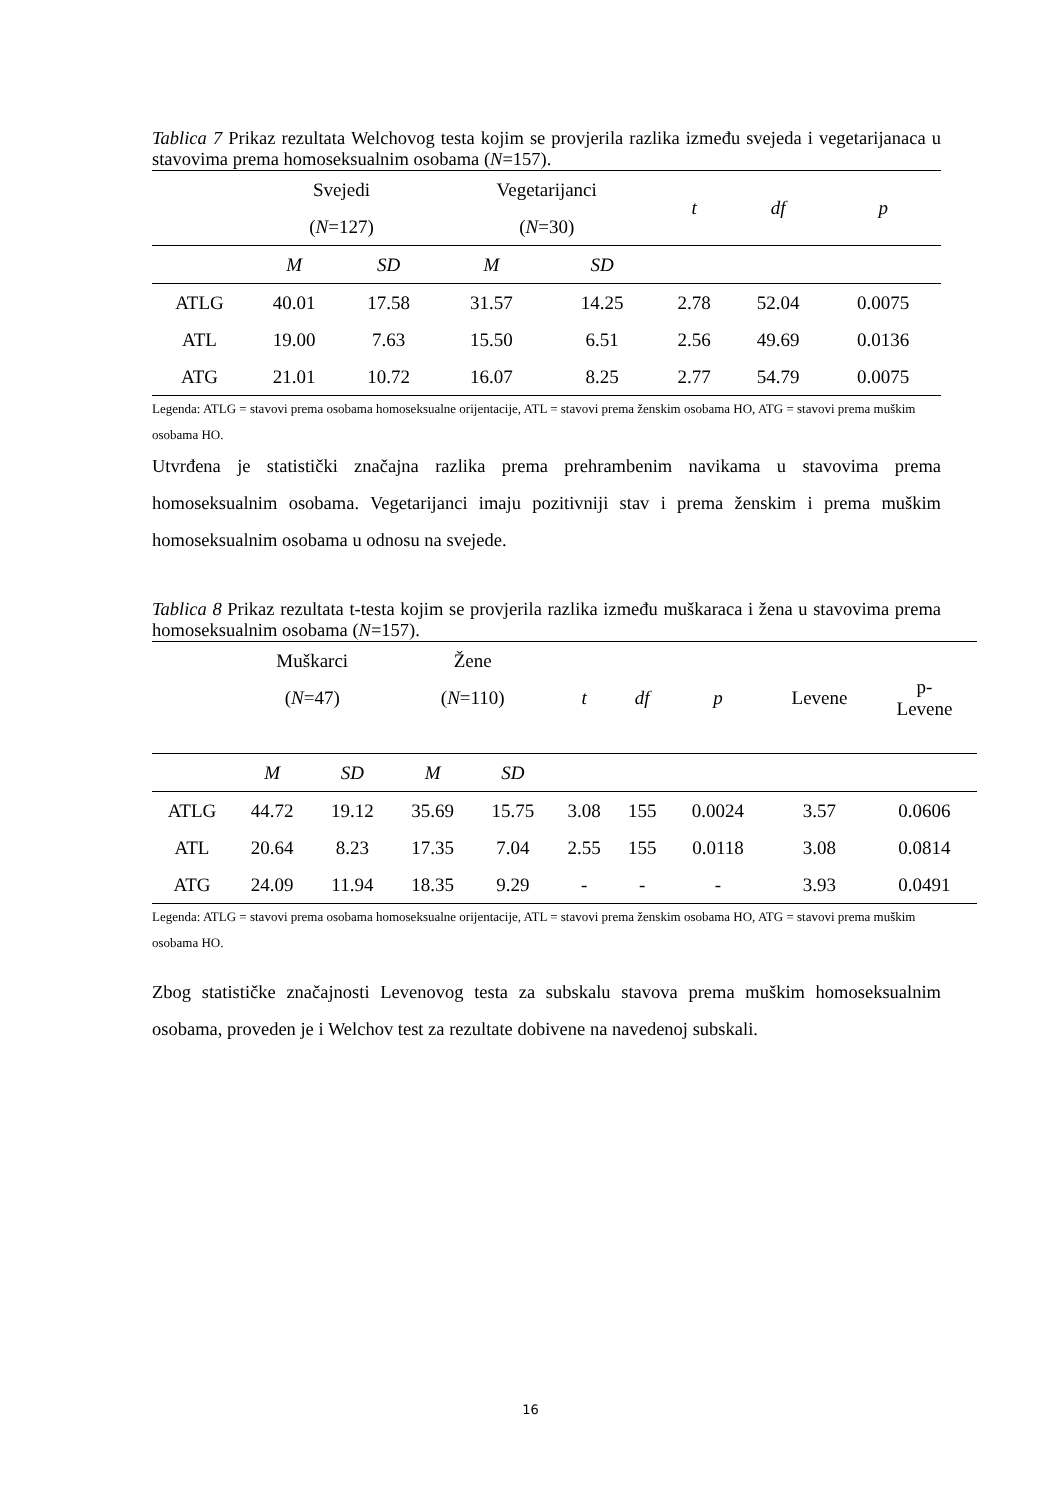Tablica 7 Prikaz rezultata Welchovog testa kojim se provjerila razlika između svejeda i vegetarijanaca u stavovima prema homoseksualnim osobama (N=157).
| | Svejedi | | Vegetarijanci | | t | df | p |
| | ( N =127) | | ( N =30) | | | | |
| | M | SD | M | SD | | | |
| ATLG | 40.01 | 17.58 | 31.57 | 14.25 | 2.78 | 52.04 | 0.0075 |
| ATL | 19.00 | 7.63 | 15.50 | 6.51 | 2.56 | 49.69 | 0.0136 |
| ATG | 21.01 | 10.72 | 16.07 | 8.25 | 2.77 | 54.79 | 0.0075 |
Legenda: ATLG = stavovi prema osobama homoseksualne orijentacije, ATL = stavovi prema ženskim osobama HO, ATG = stavovi prema muškim osobama HO.
Utvrđena je statistički značajna razlika prema prehrambenim navikama u stavovima prema homoseksualnim osobama. Vegetarijanci imaju pozitivniji stav i prema ženskim i prema muškim homoseksualnim osobama u odnosu na svejede.
Tablica 8 Prikaz rezultata t-testa kojim se provjerila razlika između muškaraca i žena u stavovima prema homoseksualnim osobama (N=157).
| | Muškarci | | Žene | | t | df | p | Levene | p- Levene |
| | ( N =47) | | ( N =110) | | | | | | |
| | M | SD | M | SD | | | | | |
| ATLG | 44.72 | 19.12 | 35.69 | 15.75 | 3.08 | 155 | 0.0024 | 3.57 | 0.0606 |
| ATL | 20.64 | 8.23 | 17.35 | 7.04 | 2.55 | 155 | 0.0118 | 3.08 | 0.0814 |
| ATG | 24.09 | 11.94 | 18.35 | 9.29 | - | - | - | 3.93 | 0.0491 |
Legenda: ATLG = stavovi prema osobama homoseksualne orijentacije, ATL = stavovi prema ženskim osobama HO, ATG = stavovi prema muškim osobama HO.
Zbog statističke značajnosti Levenovog testa za subskalu stavova prema muškim homoseksualnim osobama, proveden je i Welchov test za rezultate dobivene na navedenoj subskali.
16